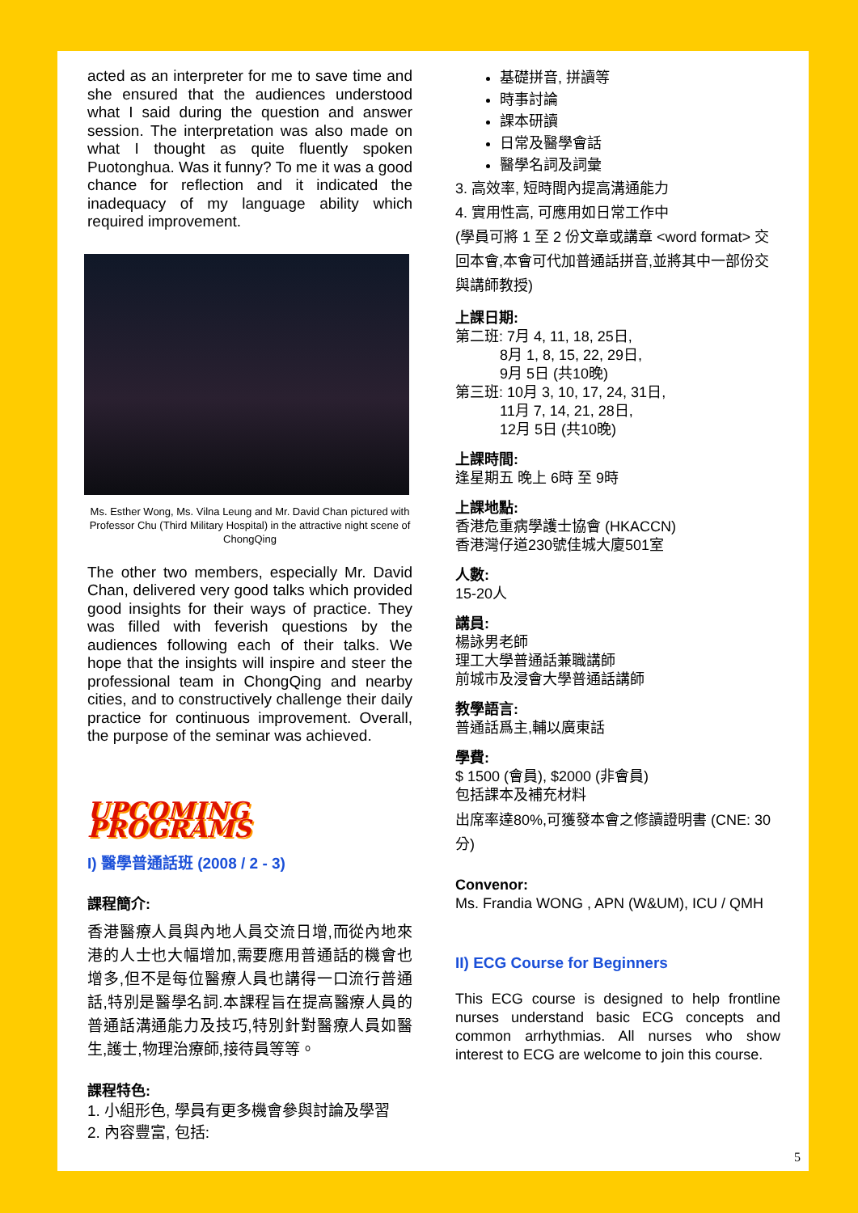acted as an interpreter for me to save time and she ensured that the audiences understood what I said during the question and answer session. The interpretation was also made on what I thought as quite fluently spoken Puotonghua. Was it funny? To me it was a good chance for reflection and it indicated the inadequacy of my language ability which required improvement.
Ms. Esther Wong, Ms. Vilna Leung and Mr. David Chan pictured with Professor Chu (Third Military Hospital) in the attractive night scene of ChongQing
The other two members, especially Mr. David Chan, delivered very good talks which provided good insights for their ways of practice. They was filled with feverish questions by the audiences following each of their talks. We hope that the insights will inspire and steer the professional team in ChongQing and nearby cities, and to constructively challenge their daily practice for continuous improvement. Overall, the purpose of the seminar was achieved.
UPCOMING PROGRAMS
I) 醫學普通話班 (2008 / 2 - 3)
課程簡介:
香港醫療人員與內地人員交流日增,而從內地來港的人士也大幅增加,需要應用普通話的機會也增多,但不是每位醫療人員也講得一口流行普通話,特別是醫學名詞.本課程旨在提高醫療人員的普通話溝通能力及技巧,特別針對醫療人員如醫生,護士,物理治療師,接待員等等。
課程特色:
1. 小組形色, 學員有更多機會參與討論及學習
2. 內容豐富, 包括:
基礎拼音, 拼讀等
時事討論
課本研讀
日常及醫學會話
醫學名詞及詞彙
3. 高效率, 短時間內提高溝通能力
4. 實用性高, 可應用如日常工作中
(學員可將 1 至 2 份文章或講章 <word format> 交回本會,本會可代加普通話拼音,並將其中一部份交與講師教授)
上課日期:
第二班: 7月 4, 11, 18, 25日,
8月 1, 8, 15, 22, 29日,
9月 5日 (共10晚)
第三班: 10月 3, 10, 17, 24, 31日,
11月 7, 14, 21, 28日,
12月 5日 (共10晚)
上課時間:
逢星期五 晚上 6時 至 9時
上課地點:
香港危重病學護士協會 (HKACCN)
香港灣仔道230號佳城大廈501室
人數:
15-20人
講員:
楊詠男老師
理工大學普通話兼職講師
前城市及浸會大學普通話講師
教學語言:
普通話爲主,輔以廣東話
學費:
$ 1500 (會員), $2000 (非會員)
包括課本及補充材料
出席率達80%,可獲發本會之修讀證明書 (CNE: 30分)
Convenor:
Ms. Frandia WONG , APN (W&UM), ICU / QMH
II) ECG Course for Beginners
This ECG course is designed to help frontline nurses understand basic ECG concepts and common arrhythmias. All nurses who show interest to ECG are welcome to join this course.
5